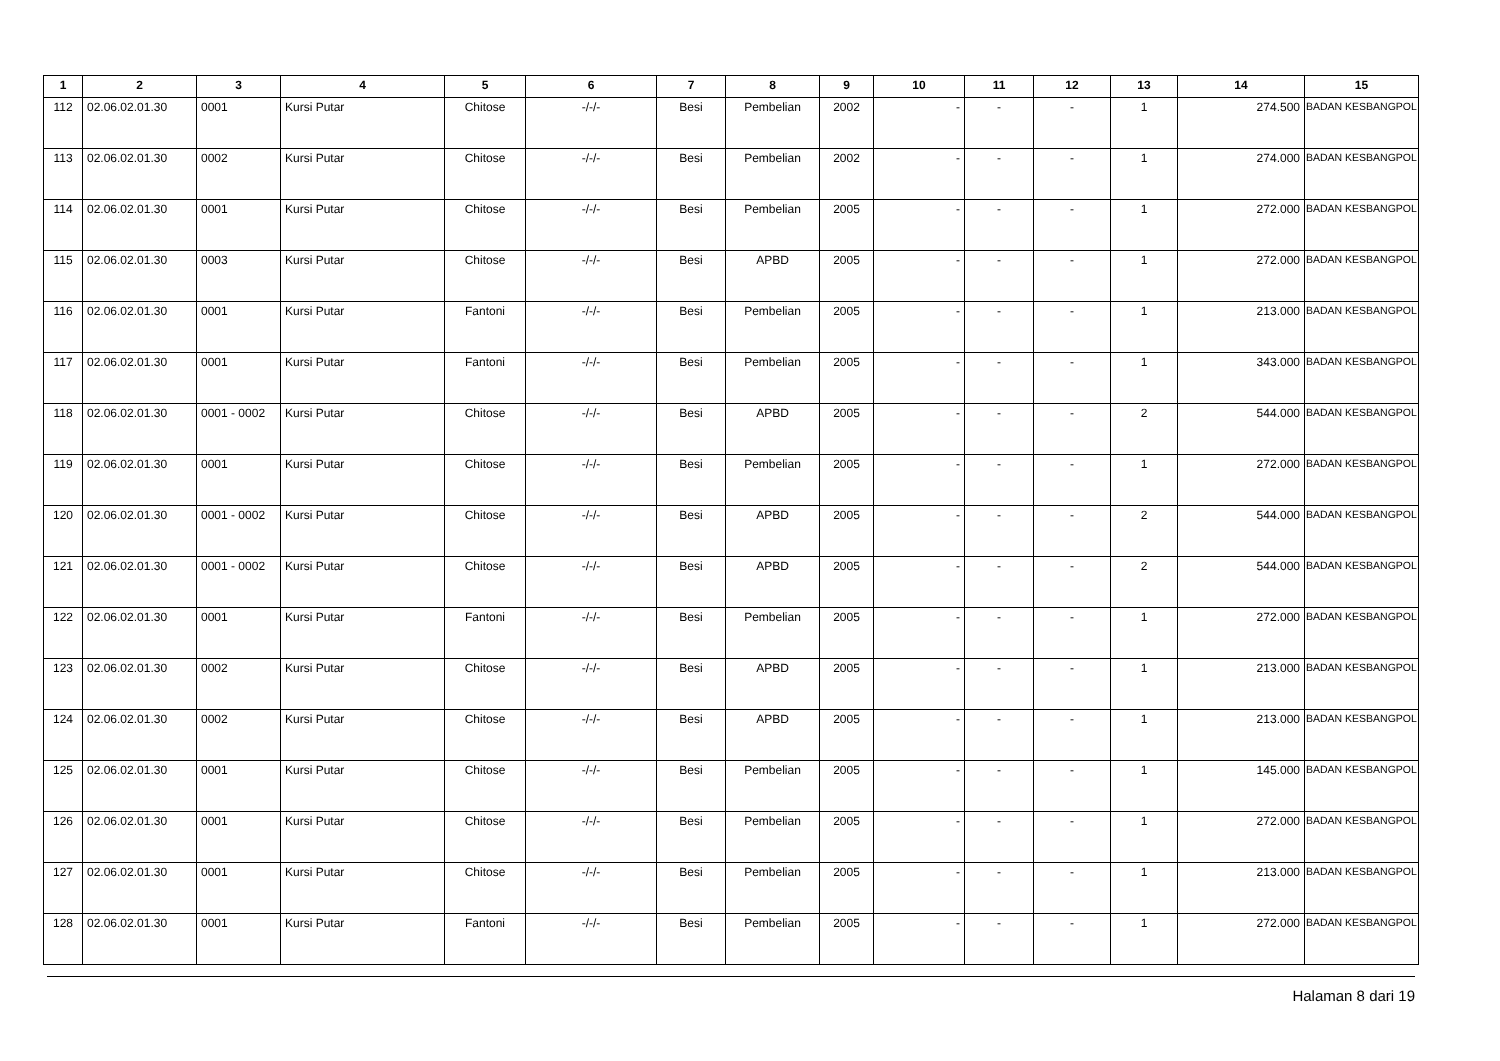| 1 | 2 | 3 | 4 | 5 | 6 | 7 | 8 | 9 | 10 | 11 | 12 | 13 | 14 | 15 |
| --- | --- | --- | --- | --- | --- | --- | --- | --- | --- | --- | --- | --- | --- | --- |
| 112 | 02.06.02.01.30 | 0001 | Kursi Putar | Chitose | -/-/- | Besi | Pembelian | 2002 | - | - | - | 1 | 274.500 | BADAN KESBANGPOL |
| 113 | 02.06.02.01.30 | 0002 | Kursi Putar | Chitose | -/-/- | Besi | Pembelian | 2002 | - | - | - | 1 | 274.000 | BADAN KESBANGPOL |
| 114 | 02.06.02.01.30 | 0001 | Kursi Putar | Chitose | -/-/- | Besi | Pembelian | 2005 | - | - | - | 1 | 272.000 | BADAN KESBANGPOL |
| 115 | 02.06.02.01.30 | 0003 | Kursi Putar | Chitose | -/-/- | Besi | APBD | 2005 | - | - | - | 1 | 272.000 | BADAN KESBANGPOL |
| 116 | 02.06.02.01.30 | 0001 | Kursi Putar | Fantoni | -/-/- | Besi | Pembelian | 2005 | - | - | - | 1 | 213.000 | BADAN KESBANGPOL |
| 117 | 02.06.02.01.30 | 0001 | Kursi Putar | Fantoni | -/-/- | Besi | Pembelian | 2005 | - | - | - | 1 | 343.000 | BADAN KESBANGPOL |
| 118 | 02.06.02.01.30 | 0001 - 0002 | Kursi Putar | Chitose | -/-/- | Besi | APBD | 2005 | - | - | - | 2 | 544.000 | BADAN KESBANGPOL |
| 119 | 02.06.02.01.30 | 0001 | Kursi Putar | Chitose | -/-/- | Besi | Pembelian | 2005 | - | - | - | 1 | 272.000 | BADAN KESBANGPOL |
| 120 | 02.06.02.01.30 | 0001 - 0002 | Kursi Putar | Chitose | -/-/- | Besi | APBD | 2005 | - | - | - | 2 | 544.000 | BADAN KESBANGPOL |
| 121 | 02.06.02.01.30 | 0001 - 0002 | Kursi Putar | Chitose | -/-/- | Besi | APBD | 2005 | - | - | - | 2 | 544.000 | BADAN KESBANGPOL |
| 122 | 02.06.02.01.30 | 0001 | Kursi Putar | Fantoni | -/-/- | Besi | Pembelian | 2005 | - | - | - | 1 | 272.000 | BADAN KESBANGPOL |
| 123 | 02.06.02.01.30 | 0002 | Kursi Putar | Chitose | -/-/- | Besi | APBD | 2005 | - | - | - | 1 | 213.000 | BADAN KESBANGPOL |
| 124 | 02.06.02.01.30 | 0002 | Kursi Putar | Chitose | -/-/- | Besi | APBD | 2005 | - | - | - | 1 | 213.000 | BADAN KESBANGPOL |
| 125 | 02.06.02.01.30 | 0001 | Kursi Putar | Chitose | -/-/- | Besi | Pembelian | 2005 | - | - | - | 1 | 145.000 | BADAN KESBANGPOL |
| 126 | 02.06.02.01.30 | 0001 | Kursi Putar | Chitose | -/-/- | Besi | Pembelian | 2005 | - | - | - | 1 | 272.000 | BADAN KESBANGPOL |
| 127 | 02.06.02.01.30 | 0001 | Kursi Putar | Chitose | -/-/- | Besi | Pembelian | 2005 | - | - | - | 1 | 213.000 | BADAN KESBANGPOL |
| 128 | 02.06.02.01.30 | 0001 | Kursi Putar | Fantoni | -/-/- | Besi | Pembelian | 2005 | - | - | - | 1 | 272.000 | BADAN KESBANGPOL |
Halaman 8 dari 19